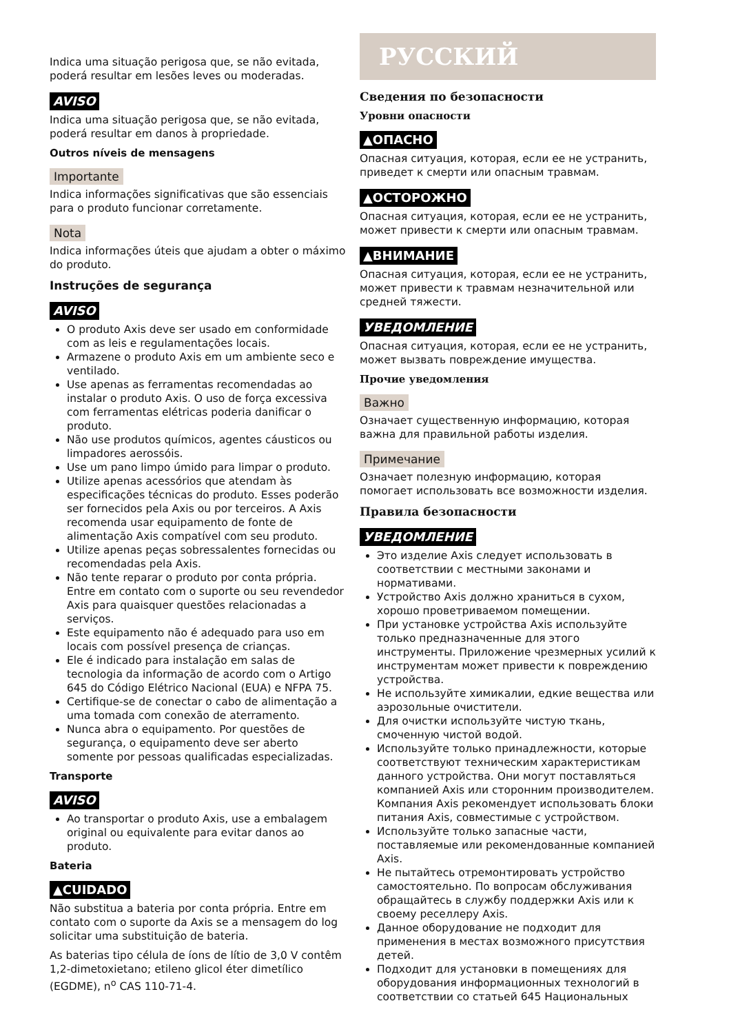Indica uma situação perigosa que, se não evitada, poderá resultar em lesões leves ou moderadas.
AVISO
Indica uma situação perigosa que, se não evitada, poderá resultar em danos à propriedade.
Outros níveis de mensagens
Importante
Indica informações significativas que são essenciais para o produto funcionar corretamente.
Nota
Indica informações úteis que ajudam a obter o máximo do produto.
Instruções de segurança
AVISO
O produto Axis deve ser usado em conformidade com as leis e regulamentações locais.
Armazene o produto Axis em um ambiente seco e ventilado.
Use apenas as ferramentas recomendadas ao instalar o produto Axis. O uso de força excessiva com ferramentas elétricas poderia danificar o produto.
Não use produtos químicos, agentes cáusticos ou limpadores aerossóis.
Use um pano limpo úmido para limpar o produto.
Utilize apenas acessórios que atendam às especificações técnicas do produto. Esses poderão ser fornecidos pela Axis ou por terceiros. A Axis recomenda usar equipamento de fonte de alimentação Axis compatível com seu produto.
Utilize apenas peças sobressalentes fornecidas ou recomendadas pela Axis.
Não tente reparar o produto por conta própria. Entre em contato com o suporte ou seu revendedor Axis para quaisquer questões relacionadas a serviços.
Este equipamento não é adequado para uso em locais com possível presença de crianças.
Ele é indicado para instalação em salas de tecnologia da informação de acordo com o Artigo 645 do Código Elétrico Nacional (EUA) e NFPA 75.
Certifique-se de conectar o cabo de alimentação a uma tomada com conexão de aterramento.
Nunca abra o equipamento. Por questões de segurança, o equipamento deve ser aberto somente por pessoas qualificadas especializadas.
Transporte
AVISO
Ao transportar o produto Axis, use a embalagem original ou equivalente para evitar danos ao produto.
Bateria
▲CUIDADO
Não substitua a bateria por conta própria. Entre em contato com o suporte da Axis se a mensagem do log solicitar uma substituição de bateria.
As baterias tipo célula de íons de lítio de 3,0 V contêm 1,2-dimetoxietano; etileno glicol éter dimetílico (EGDME), n<sup>o</sup> CAS 110-71-4.
РУССКИЙ
Сведения по безопасности
Уровни опасности
▲ОПАСНО
Опасная ситуация, которая, если ее не устранить, приведет к смерти или опасным травмам.
▲ОСТОРОЖНО
Опасная ситуация, которая, если ее не устранить, может привести к смерти или опасным травмам.
▲ВНИМАНИЕ
Опасная ситуация, которая, если ее не устранить, может привести к травмам незначительной или средней тяжести.
УВЕДОМЛЕНИЕ
Опасная ситуация, которая, если ее не устранить, может вызвать повреждение имущества.
Прочие уведомления
Важно
Означает существенную информацию, которая важна для правильной работы изделия.
Примечание
Означает полезную информацию, которая помогает использовать все возможности изделия.
Правила безопасности
УВЕДОМЛЕНИЕ
Это изделие Axis следует использовать в соответствии с местными законами и нормативами.
Устройство Axis должно храниться в сухом, хорошо проветриваемом помещении.
При установке устройства Axis используйте только предназначенные для этого инструменты. Приложение чрезмерных усилий к инструментам может привести к повреждению устройства.
Не используйте химикалии, едкие вещества или аэрозольные очистители.
Для очистки используйте чистую ткань, смоченную чистой водой.
Используйте только принадлежности, которые соответствуют техническим характеристикам данного устройства. Они могут поставляться компанией Axis или сторонним производителем. Компания Axis рекомендует использовать блоки питания Axis, совместимые с устройством.
Используйте только запасные части, поставляемые или рекомендованные компанией Axis.
Не пытайтесь отремонтировать устройство самостоятельно. По вопросам обслуживания обращайтесь в службу поддержки Axis или к своему реселлеру Axis.
Данное оборудование не подходит для применения в местах возможного присутствия детей.
Подходит для установки в помещениях для оборудования информационных технологий в соответствии со статьей 645 Национальных